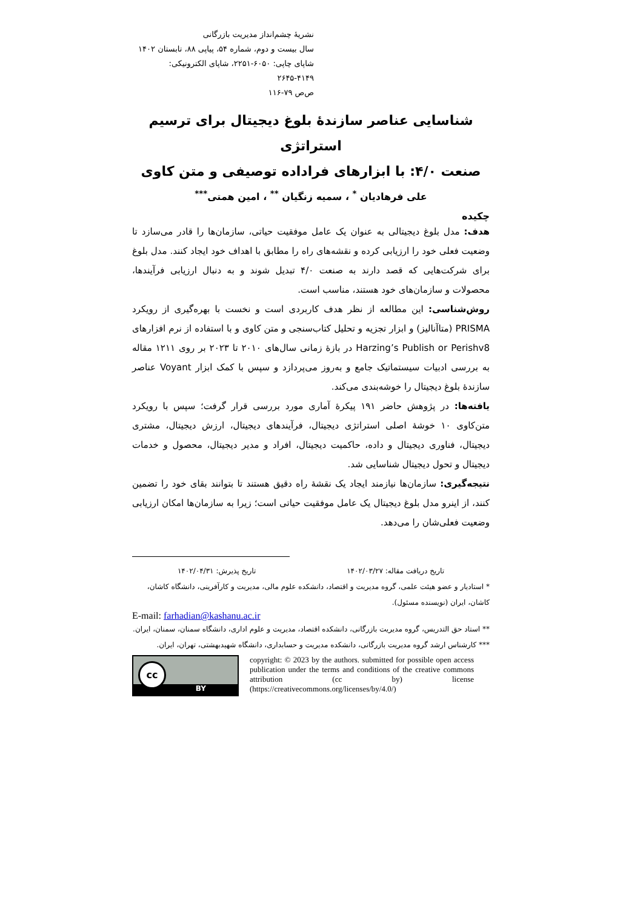نشریهٔ چشم‌انداز مدیریت بازرگانی
سال بیست و دوم، شماره ۵۴، پیاپی ۸۸، تابستان ۱۴۰۲
شاپای چاپی: ۶۰۵۰-۲۲۵۱، شاپای الکترونیکی: ۴۱۴۹-۲۶۴۵
ص‌ص ۷۹-۱۱۶
شناسایی عناصر سازندۀ بلوغ دیجیتال برای ترسیم استراتژی
صنعت ۴/۰: با ابزارهای فراداده توصیفی و متن کاوی
علی فرهادیان <sup>*</sup> ، سمیه زنگیان <sup>**</sup> ، امین همتی<sup>***</sup>
چکیده
هدف: مدل بلوغ دیجیتالی به عنوان یک عامل موفقیت حیاتی، سازمان‌ها را قادر می‌سازد تا وضعیت فعلی خود را ارزیابی کرده و نقشه‌های راه را مطابق با اهداف خود ایجاد کنند. مدل بلوغ برای شرکت‌هایی که قصد دارند به صنعت ۴/۰ تبدیل شوند و به دنبال ارزیابی فرآیندها، محصولات و سازمان‌های خود هستند، مناسب است.
روش‌شناسی: این مطالعه از نظر هدف کاربردی است و نخست با بهره‌گیری از رویکرد PRISMA (متاآنالیز) و ابزار تجزیه و تحلیل کتاب‌سنجی و متن کاوی و با استفاده از نرم افزارهای Harzing’s Publish or Perishv8 در بازۀ زمانی سال‌های ۲۰۱۰ تا ۲۰۲۳ بر روی ۱۲۱۱ مقاله به بررسی ادبیات سیستماتیک جامع و به‌روز می‌پردازد و سپس با کمک ابزار Voyant عناصر سازندۀ بلوغ دیجیتال را خوشه‌بندی می‌کند.
یافته‌ها: در پژوهش حاضر ۱۹۱ پیکرۀ آماری مورد بررسی قرار گرفت؛ سپس با رویکرد متن‌کاوی ۱۰ خوشۀ اصلی استراتژی دیجیتال، فرآیندهای دیجیتال، ارزش دیجیتال، مشتری دیجیتال، فناوری دیجیتال و داده، حاکمیت دیجیتال، افراد و مدیر دیجیتال، محصول و خدمات دیجیتال و تحول دیجیتال شناسایی شد.
نتیجه‌گیری: سازمان‌ها نیازمند ایجاد یک نقشۀ راه دقیق هستند تا بتوانند بقای خود را تضمین کنند، از اینرو مدل بلوغ دیجیتال یک عامل موفقیت حیاتی است؛ زیرا به سازمان‌ها امکان ارزیابی وضعیت فعلی‌شان را می‌دهد.
تاریخ دریافت مقاله: ۱۴۰۲/۰۳/۲۷ تاریخ پذیرش: ۱۴۰۲/۰۴/۳۱
* استادیار و عضو هیئت علمی، گروه مدیریت و اقتصاد، دانشکده علوم مالی، مدیریت و کارآفرینی، دانشگاه کاشان، کاشان، ایران (نویسنده مسئول).
E-mail: farhadian@kashanu.ac.ir
** استاد حق التدریس، گروه مدیریت بازرگانی، دانشکده اقتصاد، مدیریت و علوم اداری، دانشگاه سمنان، سمنان، ایران.
*** کارشناس ارشد گروه مدیریت بازرگانی، دانشکده مدیریت و حسابداری، دانشگاه شهیدبهشتی، تهران، ایران.
BY
cc
copyright: © 2023 by the authors. submitted for possible open access publication under the terms and conditions of the creative commons attribution (cc by) license (https://creativecommons.org/licenses/by/4.0/)